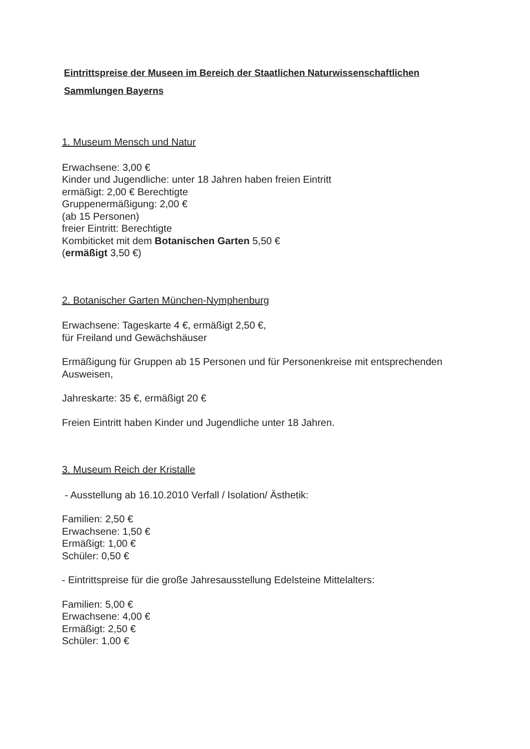Eintrittspreise der Museen im Bereich der Staatlichen Naturwissenschaftlichen Sammlungen Bayerns
1. Museum Mensch und Natur
Erwachsene: 3,00 €
Kinder und Jugendliche: unter 18 Jahren haben freien Eintritt
ermäßigt: 2,00 € Berechtigte
Gruppenermäßigung: 2,00 €
(ab 15 Personen)
freier Eintritt: Berechtigte
Kombiticket mit dem Botanischen Garten 5,50 €
(ermäßigt 3,50 €)
2. Botanischer Garten München-Nymphenburg
Erwachsene: Tageskarte 4 €, ermäßigt 2,50 €,
für Freiland und Gewächshäuser
Ermäßigung für Gruppen ab 15 Personen und für Personenkreise mit entsprechenden Ausweisen,
Jahreskarte: 35 €, ermäßigt 20 €
Freien Eintritt haben Kinder und Jugendliche unter 18 Jahren.
3. Museum Reich der Kristalle
- Ausstellung ab 16.10.2010 Verfall / Isolation/ Ästhetik:
Familien: 2,50 €
Erwachsene: 1,50 €
Ermäßigt: 1,00 €
Schüler: 0,50 €
- Eintrittspreise für die große Jahresausstellung Edelsteine Mittelalters:
Familien: 5,00 €
Erwachsene: 4,00 €
Ermäßigt: 2,50 €
Schüler: 1,00 €